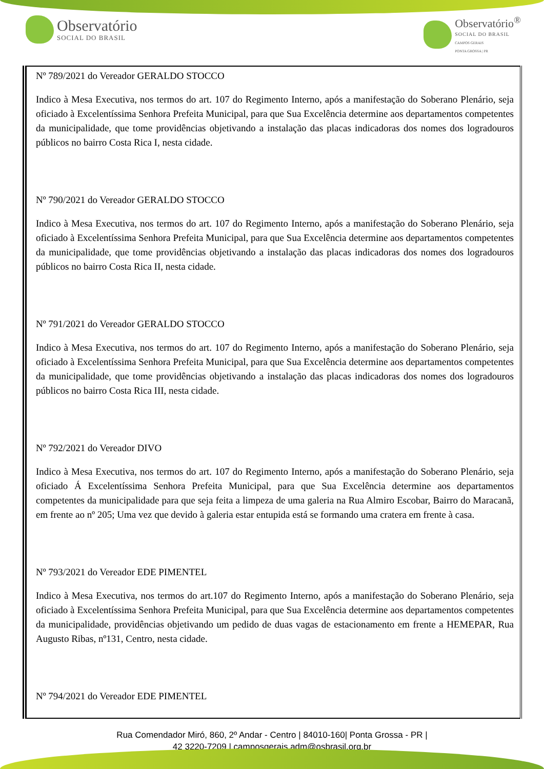Observatório
SOCIAL DO BRASIL
Observatório<sup>®</sup>
SOCIAL DO BRASIL
CAMPOS GERAIS
PONTA GROSSA | PR
| Nº 789/2021 do Vereador GERALDO STOCCO Indico à Mesa Executiva, nos termos do art. 107 do Regimento Interno, após a manifestação do Soberano Plenário, seja oficiado à Excelentíssima Senhora Prefeita Municipal, para que Sua Excelência determine aos departamentos competentes da municipalidade, que tome providências objetivando a instalação das placas indicadoras dos nomes dos logradouros públicos no bairro Costa Rica I, nesta cidade. Nº 790/2021 do Vereador GERALDO STOCCO Indico à Mesa Executiva, nos termos do art. 107 do Regimento Interno, após a manifestação do Soberano Plenário, seja oficiado à Excelentíssima Senhora Prefeita Municipal, para que Sua Excelência determine aos departamentos competentes da municipalidade, que tome providências objetivando a instalação das placas indicadoras dos nomes dos logradouros públicos no bairro Costa Rica II, nesta cidade. Nº 791/2021 do Vereador GERALDO STOCCO Indico à Mesa Executiva, nos termos do art. 107 do Regimento Interno, após a manifestação do Soberano Plenário, seja oficiado à Excelentíssima Senhora Prefeita Municipal, para que Sua Excelência determine aos departamentos competentes da municipalidade, que tome providências objetivando a instalação das placas indicadoras dos nomes dos logradouros públicos no bairro Costa Rica III, nesta cidade. Nº 792/2021 do Vereador DIVO Indico à Mesa Executiva, nos termos do art. 107 do Regimento Interno, após a manifestação do Soberano Plenário, seja oficiado Á Excelentíssima Senhora Prefeita Municipal, para que Sua Excelência determine aos departamentos competentes da municipalidade para que seja feita a limpeza de uma galeria na Rua Almiro Escobar, Bairro do Maracanã, em frente ao nº 205; Uma vez que devido à galeria estar entupida está se formando uma cratera em frente à casa. Nº 793/2021 do Vereador EDE PIMENTEL Indico à Mesa Executiva, nos termos do art.107 do Regimento Interno, após a manifestação do Soberano Plenário, seja oficiado à Excelentíssima Senhora Prefeita Municipal, para que Sua Excelência determine aos departamentos competentes da municipalidade, providências objetivando um pedido de duas vagas de estacionamento em frente a HEMEPAR, Rua Augusto Ribas, nº131, Centro, nesta cidade. Nº 794/2021 do Vereador EDE PIMENTEL |
Rua Comendador Miró, 860, 2º Andar - Centro | 84010-160| Ponta Grossa - PR |
42 3220-7209 | camposgerais.adm@osbrasil.org.br